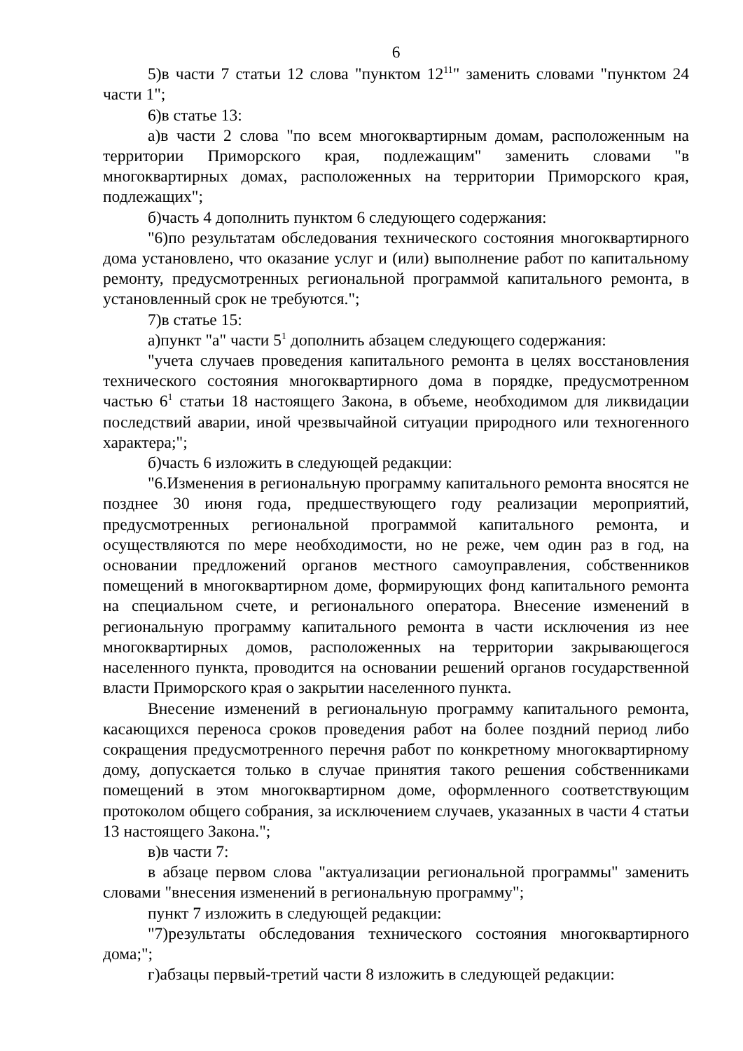6
5)в части 7 статьи 12 слова "пунктом 12<sup>11</sup>" заменить словами "пунктом 24 части 1";
6)в статье 13:
а)в части 2 слова "по всем многоквартирным домам, расположенным на территории Приморского края, подлежащим" заменить словами "в многоквартирных домах, расположенных на территории Приморского края, подлежащих";
б)часть 4 дополнить пунктом 6 следующего содержания:
"6)по результатам обследования технического состояния многоквартирного дома установлено, что оказание услуг и (или) выполнение работ по капитальному ремонту, предусмотренных региональной программой капитального ремонта, в установленный срок не требуются.";
7)в статье 15:
а)пункт "а" части 5<sup>1</sup> дополнить абзацем следующего содержания:
"учета случаев проведения капитального ремонта в целях восстановления технического состояния многоквартирного дома в порядке, предусмотренном частью 6<sup>1</sup> статьи 18 настоящего Закона, в объеме, необходимом для ликвидации последствий аварии, иной чрезвычайной ситуации природного или техногенного характера;";
б)часть 6 изложить в следующей редакции:
"6.Изменения в региональную программу капитального ремонта вносятся не позднее 30 июня года, предшествующего году реализации мероприятий, предусмотренных региональной программой капитального ремонта, и осуществляются по мере необходимости, но не реже, чем один раз в год, на основании предложений органов местного самоуправления, собственников помещений в многоквартирном доме, формирующих фонд капитального ремонта на специальном счете, и регионального оператора. Внесение изменений в региональную программу капитального ремонта в части исключения из нее многоквартирных домов, расположенных на территории закрывающегося населенного пункта, проводится на основании решений органов государственной власти Приморского края о закрытии населенного пункта.
Внесение изменений в региональную программу капитального ремонта, касающихся переноса сроков проведения работ на более поздний период либо сокращения предусмотренного перечня работ по конкретному многоквартирному дому, допускается только в случае принятия такого решения собственниками помещений в этом многоквартирном доме, оформленного соответствующим протоколом общего собрания, за исключением случаев, указанных в части 4 статьи 13 настоящего Закона.";
в)в части 7:
в абзаце первом слова "актуализации региональной программы" заменить словами "внесения изменений в региональную программу";
пункт 7 изложить в следующей редакции:
"7)результаты обследования технического состояния многоквартирного дома;";
г)абзацы первый-третий части 8 изложить в следующей редакции: